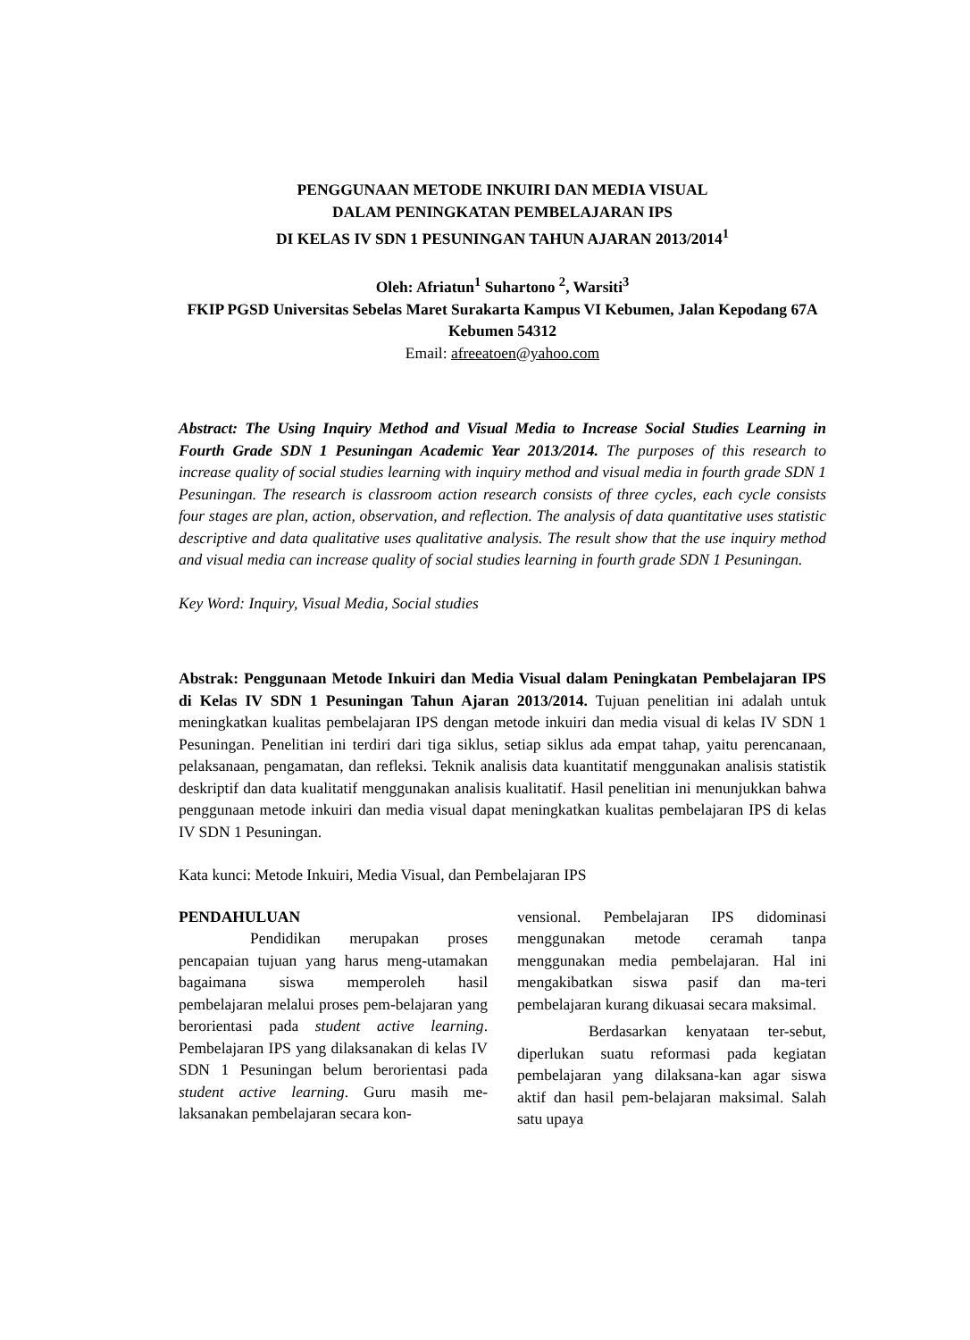PENGGUNAAN METODE INKUIRI DAN MEDIA VISUAL
DALAM PENINGKATAN PEMBELAJARAN IPS
DI KELAS IV SDN 1 PESUNINGAN TAHUN AJARAN 2013/2014<sup>1</sup>
Oleh: Afriatun<sup>1</sup> Suhartono <sup>2</sup>, Warsiti<sup>3</sup>
FKIP PGSD Universitas Sebelas Maret Surakarta Kampus VI Kebumen, Jalan Kepodang 67A Kebumen 54312
Email: afreeatoen@yahoo.com
Abstract: The Using Inquiry Method and Visual Media to Increase Social Studies Learning in Fourth Grade SDN 1 Pesuningan Academic Year 2013/2014. The purposes of this research to increase quality of social studies learning with inquiry method and visual media in fourth grade SDN 1 Pesuningan. The research is classroom action research consists of three cycles, each cycle consists four stages are plan, action, observation, and reflection. The analysis of data quantitative uses statistic descriptive and data qualitative uses qualitative analysis. The result show that the use inquiry method and visual media can increase quality of social studies learning in fourth grade SDN 1 Pesuningan.
Key Word: Inquiry, Visual Media, Social studies
Abstrak: Penggunaan Metode Inkuiri dan Media Visual dalam Peningkatan Pembelajaran IPS di Kelas IV SDN 1 Pesuningan Tahun Ajaran 2013/2014. Tujuan penelitian ini adalah untuk meningkatkan kualitas pembelajaran IPS dengan metode inkuiri dan media visual di kelas IV SDN 1 Pesuningan. Penelitian ini terdiri dari tiga siklus, setiap siklus ada empat tahap, yaitu perencanaan, pelaksanaan, pengamatan, dan refleksi. Teknik analisis data kuantitatif menggunakan analisis statistik deskriptif dan data kualitatif menggunakan analisis kualitatif. Hasil penelitian ini menunjukkan bahwa penggunaan metode inkuiri dan media visual dapat meningkatkan kualitas pembelajaran IPS di kelas IV SDN 1 Pesuningan.
Kata kunci: Metode Inkuiri, Media Visual, dan Pembelajaran IPS
PENDAHULUAN
Pendidikan merupakan proses pencapaian tujuan yang harus meng-utamakan bagaimana siswa memperoleh hasil pembelajaran melalui proses pem-belajaran yang berorientasi pada student active learning. Pembelajaran IPS yang dilaksanakan di kelas IV SDN 1 Pesuningan belum berorientasi pada student active learning. Guru masih me-laksanakan pembelajaran secara kon-
vensional. Pembelajaran IPS didominasi menggunakan metode ceramah tanpa menggunakan media pembelajaran. Hal ini mengakibatkan siswa pasif dan ma-teri pembelajaran kurang dikuasai secara maksimal.
Berdasarkan kenyataan ter-sebut, diperlukan suatu reformasi pada kegiatan pembelajaran yang dilaksana-kan agar siswa aktif dan hasil pem-belajaran maksimal. Salah satu upaya